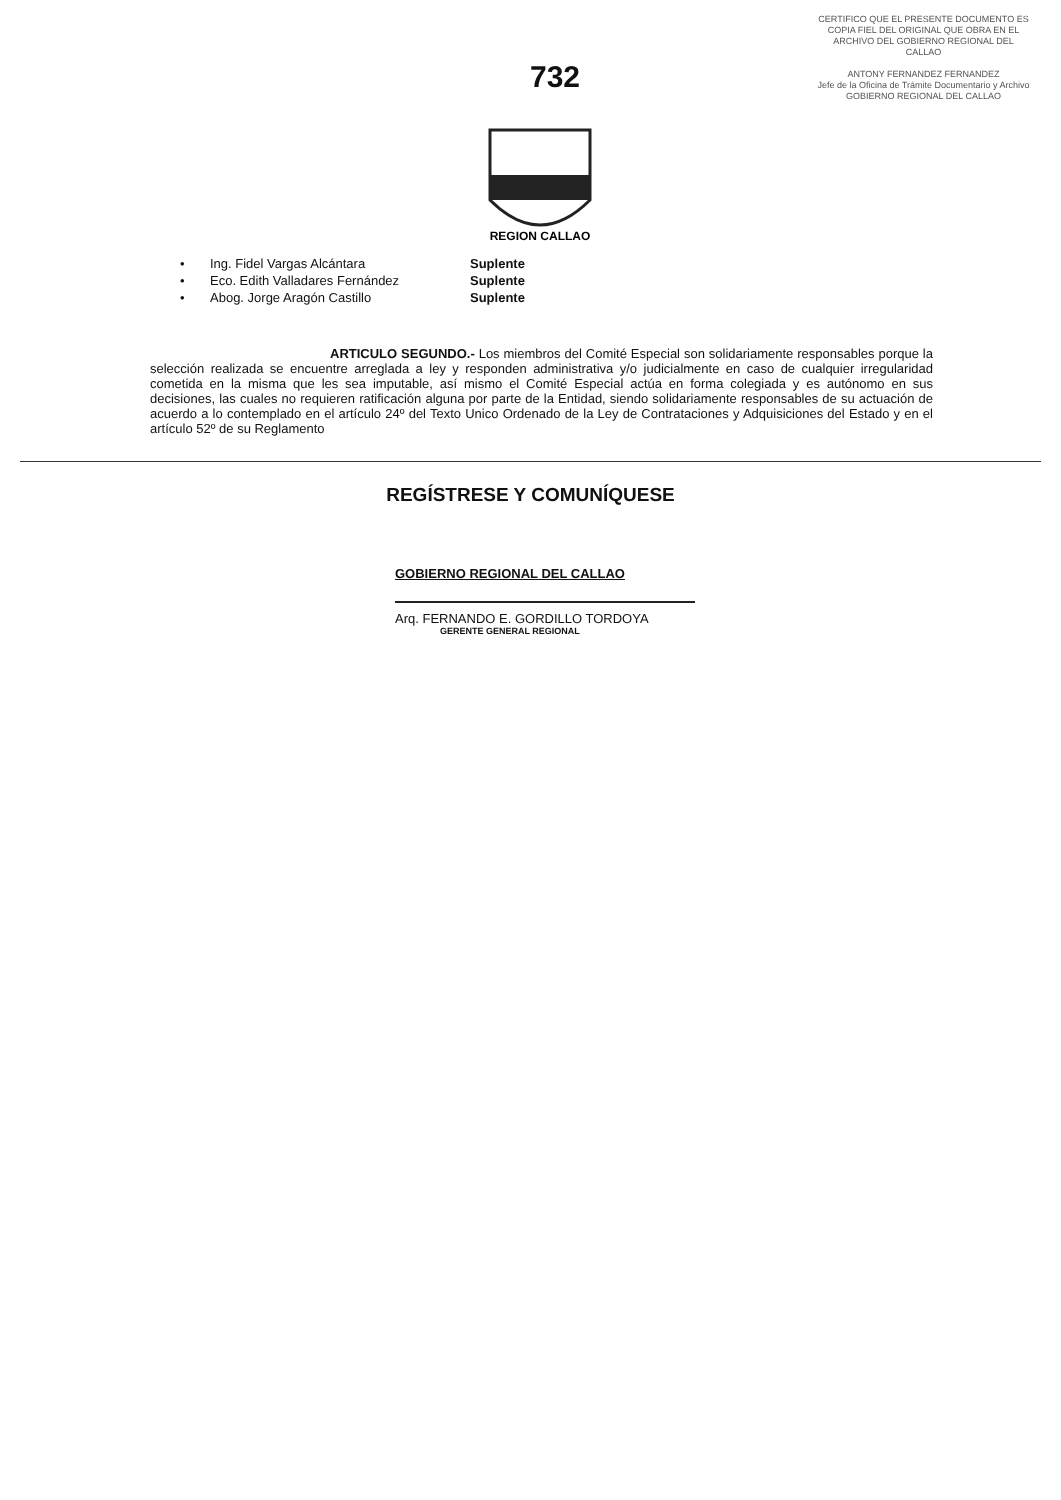CERTIFICO QUE EL PRESENTE DOCUMENTO ES COPIA FIEL DEL ORIGINAL QUE OBRA EN EL ARCHIVO DEL GOBIERNO REGIONAL DEL CALLAO
ANTONY FERNANDEZ FERNANDEZ
Jefe de la Oficina de Trámite Documentario y Archivo
GOBIERNO REGIONAL DEL CALLAO
732
REGION CALLAO
• Ing. Fidel Vargas Alcántara Suplente
• Eco. Edith Valladares Fernández Suplente
• Abog. Jorge Aragón Castillo Suplente
ARTICULO SEGUNDO.- Los miembros del Comité Especial son solidariamente responsables porque la selección realizada se encuentre arreglada a ley y responden administrativa y/o judicialmente en caso de cualquier irregularidad cometida en la misma que les sea imputable, así mismo el Comité Especial actúa en forma colegiada y es autónomo en sus decisiones, las cuales no requieren ratificación alguna por parte de la Entidad, siendo solidariamente responsables de su actuación de acuerdo a lo contemplado en el artículo 24º del Texto Unico Ordenado de la Ley de Contrataciones y Adquisiciones del Estado y en el artículo 52º de su Reglamento
REGÍSTRESE Y COMUNÍQUESE
GOBIERNO REGIONAL DEL CALLAO
Arq. FERNANDO E. GORDILLO TORDOYA
GERENTE GENERAL REGIONAL